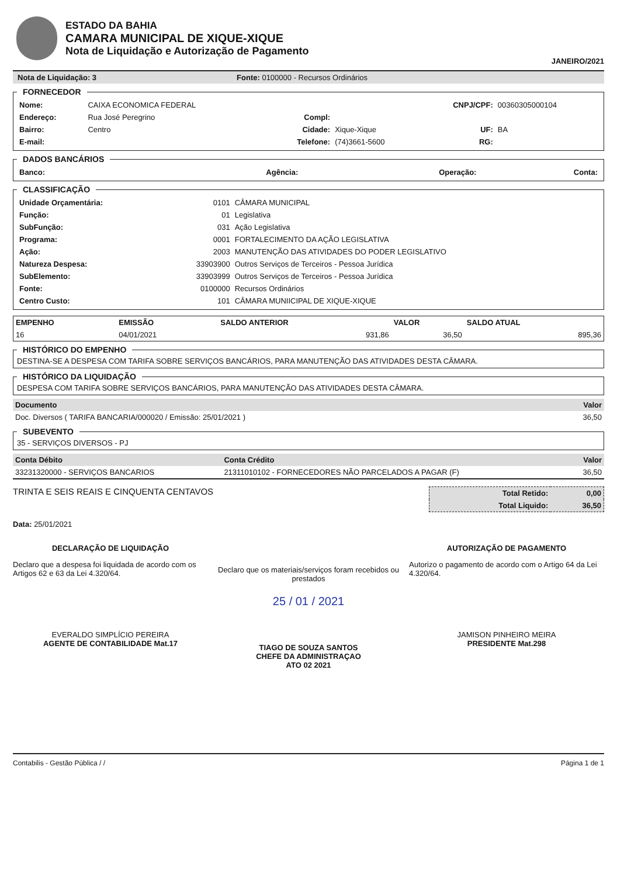ESTADO DA BAHIA
CAMARA MUNICIPAL DE XIQUE-XIQUE
Nota de Liquidação e Autorização de Pagamento
JANEIRO/2021
Nota de Liquidação: 3 Fonte: 0100000 - Recursos Ordinários
FORNECEDOR
| Nome: | CAIXA ECONOMICA FEDERAL | | | CNPJ/CPF: | 00360305000104 |
| Endereço: | Rua José Peregrino | Compl: | | | |
| Bairro: | Centro | Cidade: | Xique-Xique | UF: | BA |
| E-mail: | | Telefone: | (74)3661-5600 | RG: | |
DADOS BANCÁRIOS
| Banco: | Agência: | Operação: | Conta: |
CLASSIFICAÇÃO
| Unidade Orçamentária: | 0101 | CÂMARA MUNICIPAL |
| Função: | 01 | Legislativa |
| SubFunção: | 031 | Ação Legislativa |
| Programa: | 0001 | FORTALECIMENTO DA AÇÃO LEGISLATIVA |
| Ação: | 2003 | MANUTENÇÃO DAS ATIVIDADES DO PODER LEGISLATIVO |
| Natureza Despesa: | 33903900 | Outros Serviços de Terceiros - Pessoa Jurídica |
| SubElemento: | 33903999 | Outros Serviços de Terceiros - Pessoa Jurídica |
| Fonte: | 0100000 | Recursos Ordinários |
| Centro Custo: | 101 | CÂMARA MUNIICIPAL DE XIQUE-XIQUE |
| EMPENHO | EMISSÃO | SALDO ANTERIOR | VALOR | SALDO ATUAL |
| --- | --- | --- | --- | --- |
| 16 | 04/01/2021 | 931,86 | 36,50 | 895,36 |
HISTÓRICO DO EMPENHO DESTINA-SE A DESPESA COM TARIFA SOBRE SERVIÇOS BANCÁRIOS, PARA MANUTENÇÃO DAS ATIVIDADES DESTA CÂMARA. HISTÓRICO DA LIQUIDAÇÃO DESPESA COM TARIFA SOBRE SERVIÇOS BANCÁRIOS, PARA MANUTENÇÃO DAS ATIVIDADES DESTA CÂMARA.
| Documento | Valor |
| --- | --- |
| Doc. Diversos ( TARIFA BANCARIA/000020 / Emissão: 25/01/2021 ) | 36,50 |
SUBEVENTO 35 - SERVIÇOS DIVERSOS - PJ
| Conta Débito | Conta Crédito | Valor |
| --- | --- | --- |
| 33231320000 - SERVIÇOS BANCARIOS | 21311010102 - FORNECEDORES NÃO PARCELADOS A PAGAR (F) | 36,50 |
TRINTA E SEIS REAIS E CINQUENTA CENTAVOS
| Total Retido: | 0,00 |
| Total Liquido: | 36,50 |
Data: 25/01/2021
DECLARAÇÃO DE LIQUIDAÇÃO
Declaro que a despesa foi liquidada de acordo com os Artigos 62 e 63 da Lei 4.320/64.
EVERALDO SIMPLÍCIO PEREIRA
AGENTE DE CONTABILIDADE Mat.17
Declaro que os materiais/serviços foram recebidos ou prestados
25 / 01 / 2021
TIAGO DE SOUZA SANTOS
CHEFE DA ADMINISTRAÇAO
ATO 02 2021
AUTORIZAÇÃO DE PAGAMENTO
Autorizo o pagamento de acordo com o Artigo 64 da Lei 4.320/64.
JAMISON PINHEIRO MEIRA
PRESIDENTE Mat.298
Contabilis - Gestão Pública / / Página 1 de 1